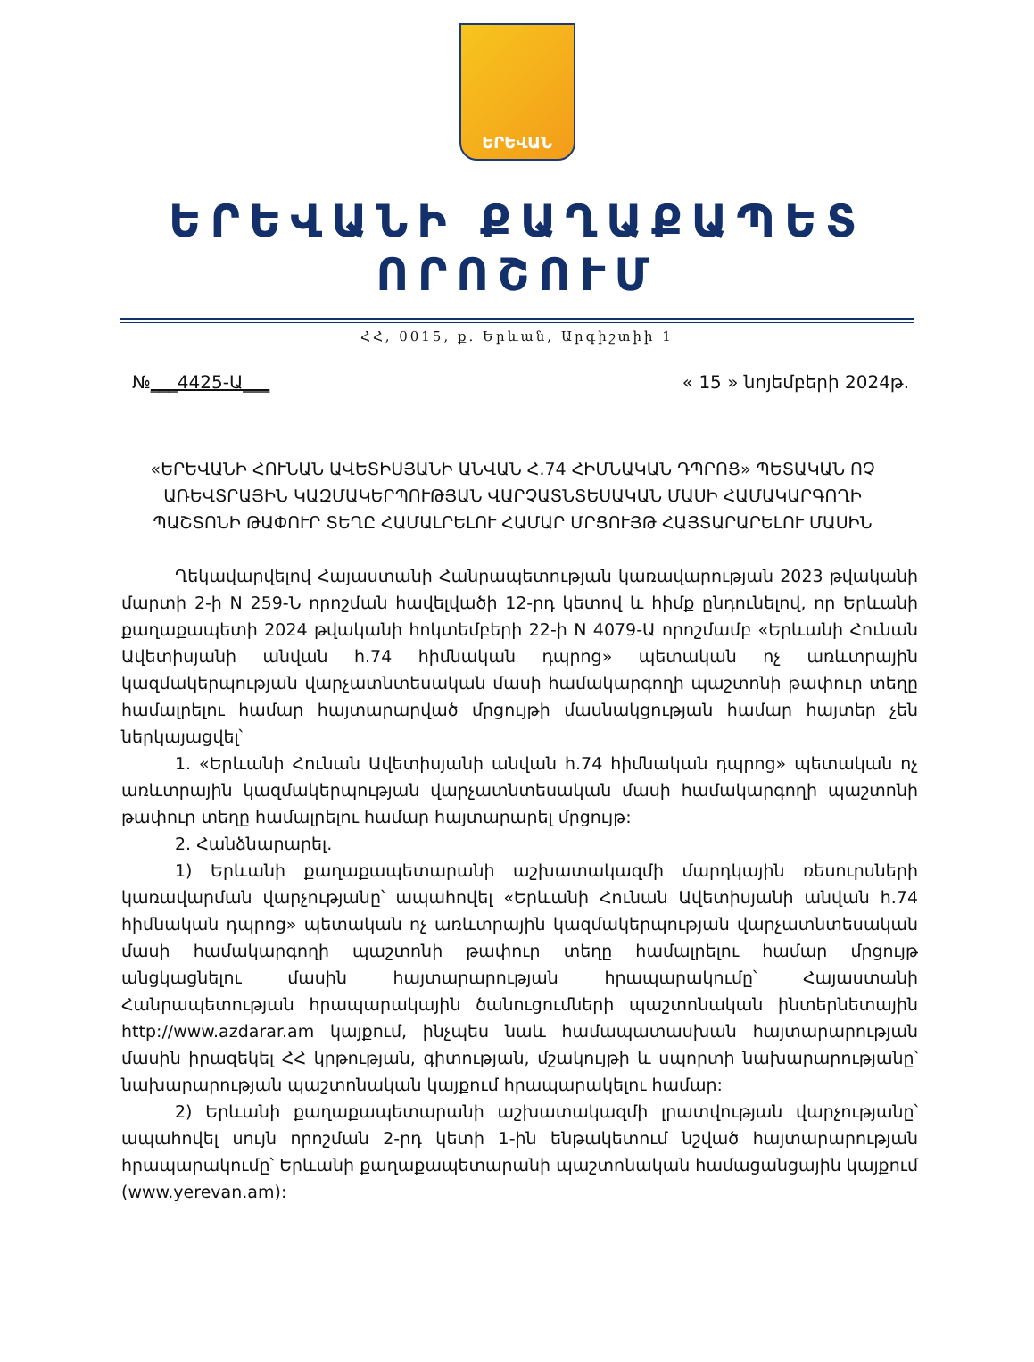ԵՐԵՎԱՆ
ԵՐԵՎԱՆԻ ՔԱՂԱՔԱՊԵՏ
ՈՐՈՇՈՒՄ
ՀՀ, 0015, ք. Երևան, Արգիշտիի 1
№___4425-Ա___ « 15 » նոյեմբերի 2024թ.
«ԵՐԵՎԱՆԻ ՀՈՒՆԱՆ ԱՎԵՏԻՍՅԱՆԻ ԱՆՎԱՆ Հ.74 ՀԻՄՆԱԿԱՆ ԴՊՐՈՑ» ՊԵՏԱԿԱՆ ՈՉ ԱՌԵՎՏՐԱՅԻՆ ԿԱԶՄԱԿԵՐՊՈՒԹՅԱՆ ՎԱՐՉԱՏՆՏԵՍԱԿԱՆ ՄԱՍԻ ՀԱՄԱԿԱՐԳՈՂԻ ՊԱՇՏՈՆԻ ԹԱՓՈՒՐ ՏԵՂԸ ՀԱՄԱԼՐԵԼՈՒ ՀԱՄԱՐ ՄՐՑՈՒՅԹ ՀԱՅՏԱՐԱՐԵԼՈՒ ՄԱՍԻՆ
Ղեկավարվելով Հայաստանի Հանրապետության կառավարության 2023 թվականի մարտի 2-ի N 259-Ն որոշման հավելվածի 12-րդ կետով և հիմք ընդունելով, որ Երևանի քաղաքապետի 2024 թվականի հոկտեմբերի 22-ի N 4079-Ա որոշմամբ «Երևանի Հունան Ավետիսյանի անվան հ.74 հիմնական դպրոց» պետական ոչ առևտրային կազմակերպության վարչատնտեսական մասի համակարգողի պաշտոնի թափուր տեղը համալրելու համար հայտարարված մրցույթի մասնակցության համար հայտեր չեն ներկայացվել՝
1. «Երևանի Հունան Ավետիսյանի անվան հ.74 հիմնական դպրոց» պետական ոչ առևտրային կազմակերպության վարչատնտեսական մասի համակարգողի պաշտոնի թափուր տեղը համալրելու համար հայտարարել մրցույթ:
2. Հանձնարարել.
1) Երևանի քաղաքապետարանի աշխատակազմի մարդկային ռեսուրսների կառավարման վարչությանը՝ ապահովել «Երևանի Հունան Ավետիսյանի անվան հ.74 հիմնական դպրոց» պետական ոչ առևտրային կազմակերպության վարչատնտեսական մասի համակարգողի պաշտոնի թափուր տեղը համալրելու համար մրցույթ անցկացնելու մասին հայտարարության հրապարակումը՝ Հայաստանի Հանրապետության հրապարակային ծանուցումների պաշտոնական ինտերնետային http://www.azdarar.am կայքում, ինչպես նաև համապատասխան հայտարարության մասին իրազեկել ՀՀ կրթության, գիտության, մշակույթի և սպորտի նախարարությանը՝ նախարարության պաշտոնական կայքում հրապարակելու համար:
2) Երևանի քաղաքապետարանի աշխատակազմի լրատվության վարչությանը՝ ապահովել սույն որոշման 2-րդ կետի 1-ին ենթակետում նշված հայտարարության հրապարակումը՝ Երևանի քաղաքապետարանի պաշտոնական համացանցային կայքում (www.yerevan.am):